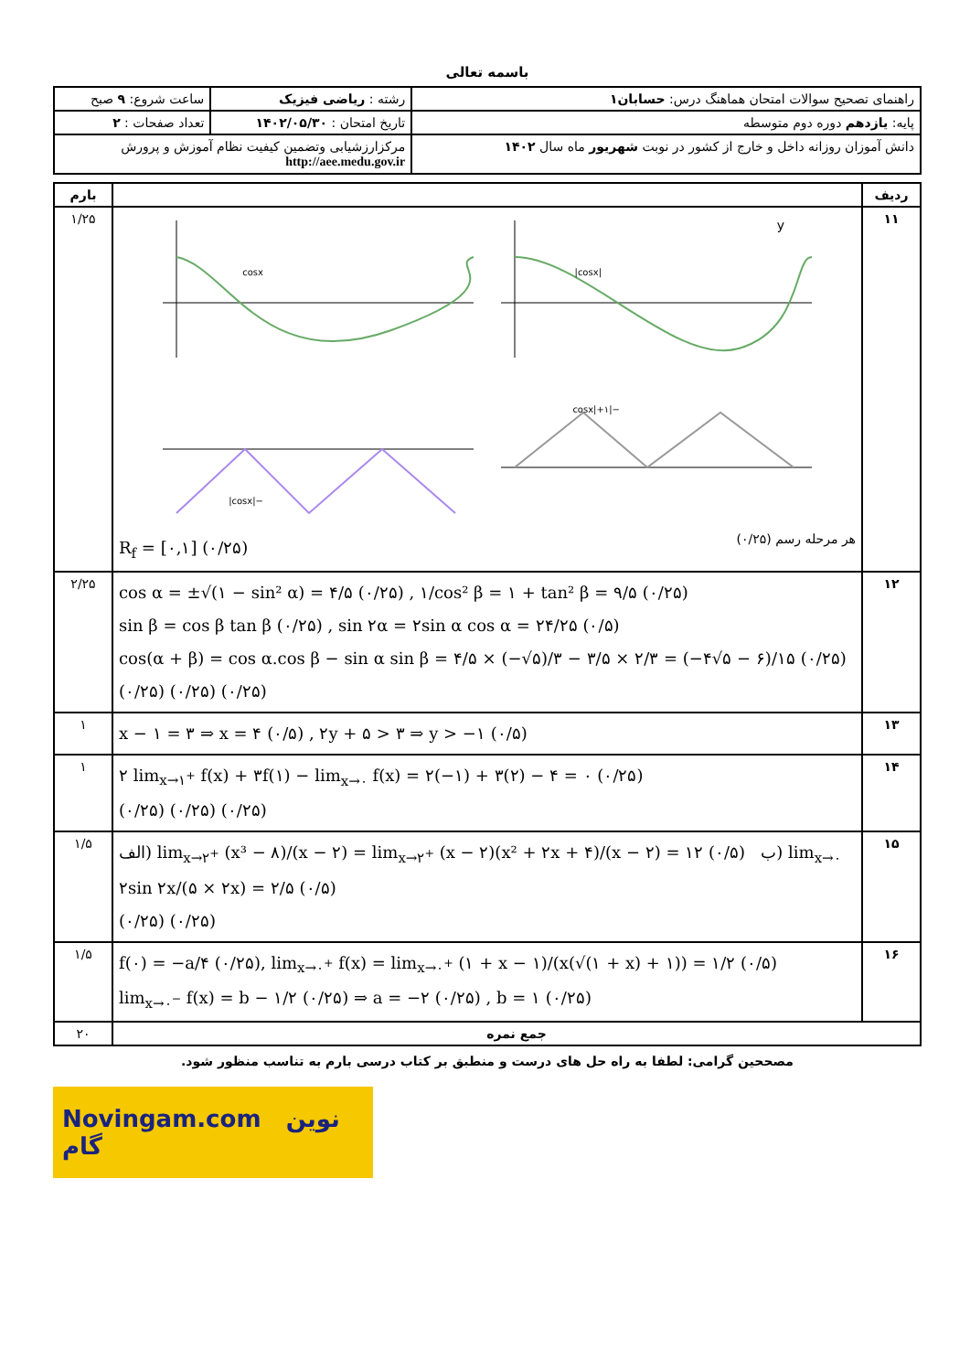باسمه تعالی
| راهنمای تصحیح سوالات امتحان هماهنگ درس: حسابان۱ | رشته : ریاضی فیزیک | ساعت شروع: ۹ صبح |
| پایه: یازدهم دوره دوم متوسطه | تاریخ امتحان : ۱۴۰۲/۰۵/۳۰ | تعداد صفحات : ۲ |
| دانش آموزان روزانه داخل و خارج از کشور در نوبت شهریور ماه سال ۱۴۰۲ | مرکزارزشیابی وتضمین کیفیت نظام آموزش و پرورش http://aee.medu.gov.ir | |
| ردیف | | بارم |
| --- | --- | --- |
| ۱۱ | y /cosx/ cosx −/cosx/+۱ −/cosx/ هر مرحله رسم (۰/۲۵) R<sub>f</sub> = [۰,۱] (۰/۲۵) | ۱/۲۵ |
| ۱۲ | cos α = ±√(۱ − sin² α) = ۴/۵ (۰/۲۵) , ۱/cos² β = ۱ + tan² β = ۹/۵ (۰/۲۵) sin β = cos β tan β (۰/۲۵) , sin ۲α = ۲sin α cos α = ۲۴/۲۵ (۰/۵) cos(α + β) = cos α.cos β − sin α sin β = ۴/۵ × (−√۵)/۳ − ۳/۵ × ۲/۳ = (−۴√۵ − ۶)/۱۵ (۰/۲۵) (۰/۲۵) (۰/۲۵) (۰/۲۵) | ۲/۲۵ |
| ۱۳ | x − ۱ = ۳ ⇒ x = ۴ (۰/۵) , ۲y + ۵ > ۳ ⇒ y > −۱ (۰/۵) | ۱ |
| ۱۴ | ۲ lim<sub>x→۱<sup>+</sup></sub> f(x) + ۳f(۱) − lim<sub>x→۰</sub> f(x) = ۲(−۱) + ۳(۲) − ۴ = ۰ (۰/۲۵) (۰/۲۵) (۰/۲۵) (۰/۲۵) | ۱ |
| ۱۵ | الف) lim<sub>x→۲<sup>+</sup></sub> (x³ − ۸)/(x − ۲) = lim<sub>x→۲<sup>+</sup></sub> (x − ۲)(x² + ۲x + ۴)/(x − ۲) = ۱۲ (۰/۵) ب) lim<sub>x→۰</sub> ۲sin ۲x/(۵ × ۲x) = ۲/۵ (۰/۵) (۰/۲۵) (۰/۲۵) | ۱/۵ |
| ۱۶ | f(۰) = −a/۴ (۰/۲۵), lim<sub>x→۰<sup>+</sup></sub> f(x) = lim<sub>x→۰<sup>+</sup></sub> (۱ + x − ۱)/(x(√(۱ + x) + ۱)) = ۱/۲ (۰/۵) lim<sub>x→۰<sup>−</sup></sub> f(x) = b − ۱/۲ (۰/۲۵) ⇒ a = −۲ (۰/۲۵) , b = ۱ (۰/۲۵) | ۱/۵ |
| جمع نمره | | ۲۰ |
مصححین گرامی: لطفا به راه حل های درست و منطبق بر کتاب درسی بارم به تناسب منظور شود.
Novingam.com نوین گام